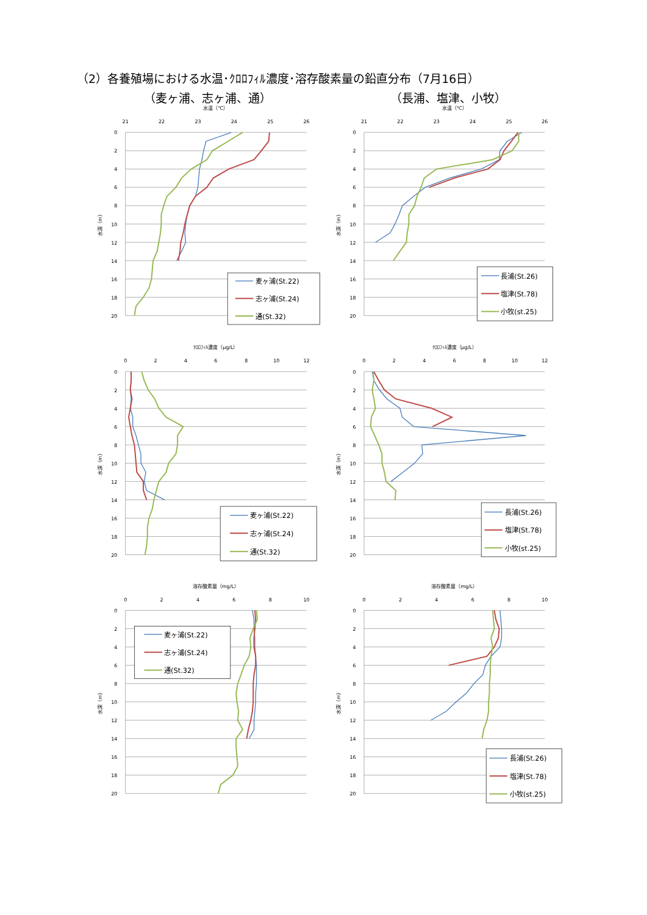（2）各養殖場における水温･ｸﾛﾛﾌｨﾙ濃度･溶存酸素量の鉛直分布（7月16日）
（麦ヶ浦、志ヶ浦、通） （長浦、塩津、小牧）
水温（℃）
21
22
23
24
25
26
0
2
4
6
8
10
12
14
16
18
20
水深（m）
麦ヶ浦(St.22)
志ヶ浦(St.24)
通(St.32)
水温（℃）
21
22
23
24
25
26
0
2
4
6
8
10
12
14
16
18
20
水深（m）
長浦(St.26)
塩津(St.78)
小牧(st.25)
ｸﾛﾛﾌｨﾙ濃度（μg/L）
0
2
4
6
8
10
12
0
2
4
6
8
10
12
14
16
18
20
水深（m）
麦ヶ浦(St.22)
志ヶ浦(St.24)
通(St.32)
ｸﾛﾛﾌｨﾙ濃度（μg/L）
0
2
4
6
8
10
12
0
2
4
6
8
10
12
14
16
18
20
水深（m）
長浦(St.26)
塩津(St.78)
小牧(st.25)
溶存酸素量（mg/L）
0
2
4
6
8
10
0
2
4
6
8
10
12
14
16
18
20
水深（m）
麦ヶ浦(St.22)
志ヶ浦(St.24)
通(St.32)
溶存酸素量（mg/L）
0
2
4
6
8
10
0
2
4
6
8
10
12
14
16
18
20
水深（m）
長浦(St.26)
塩津(St.78)
小牧(st.25)